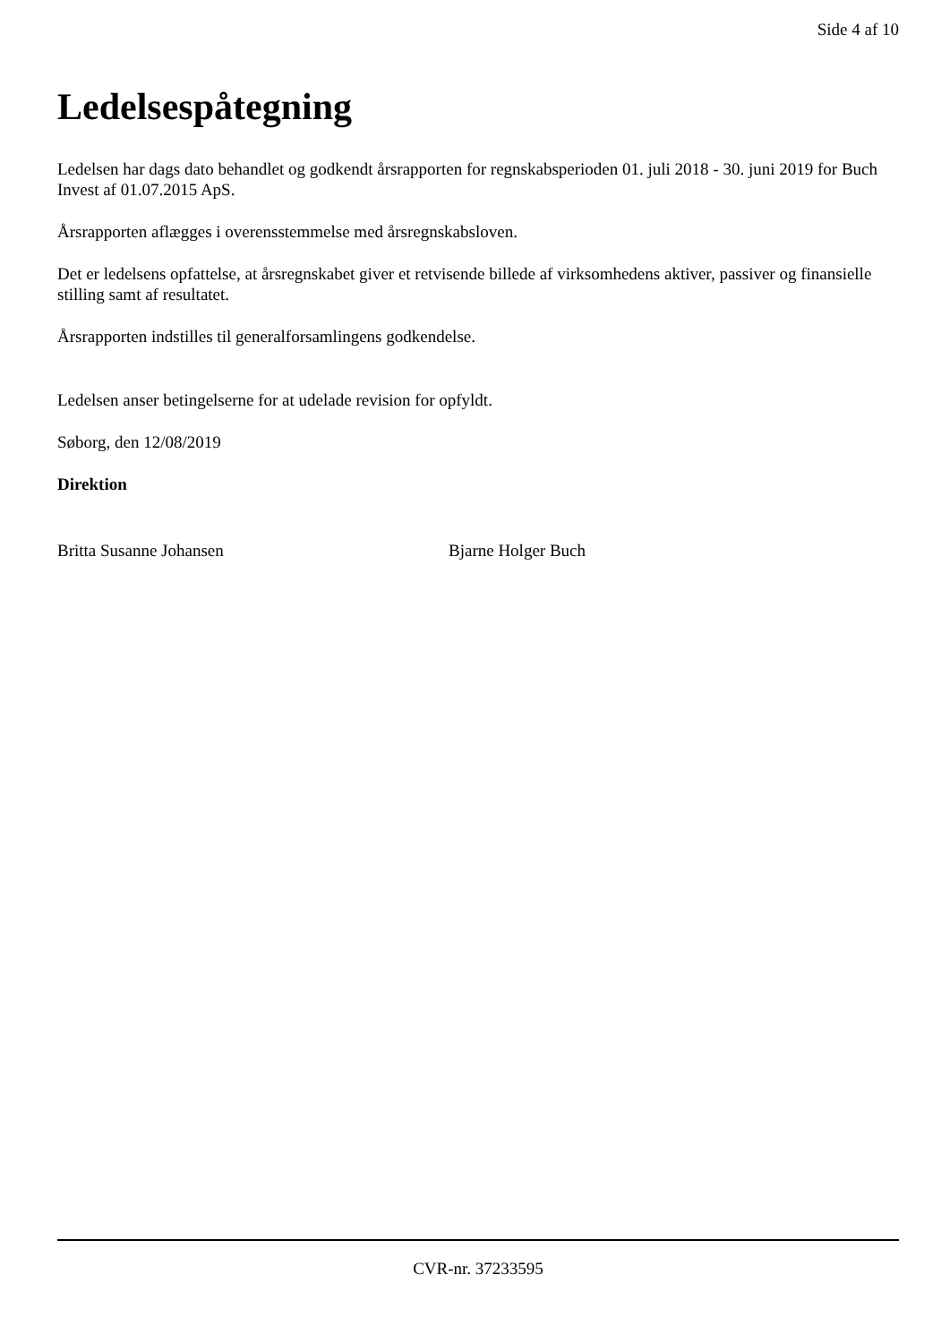Side 4 af 10
Ledelsespåtegning
Ledelsen har dags dato behandlet og godkendt årsrapporten for regnskabsperioden 01. juli 2018 - 30. juni 2019 for Buch Invest af 01.07.2015 ApS.
Årsrapporten aflægges i overensstemmelse med årsregnskabsloven.
Det er ledelsens opfattelse, at årsregnskabet giver et retvisende billede af virksomhedens aktiver, passiver og finansielle stilling samt af resultatet.
Årsrapporten indstilles til generalforsamlingens godkendelse.
Ledelsen anser betingelserne for at udelade revision for opfyldt.
Søborg, den 12/08/2019
Direktion
Britta Susanne Johansen Bjarne Holger Buch
CVR-nr. 37233595